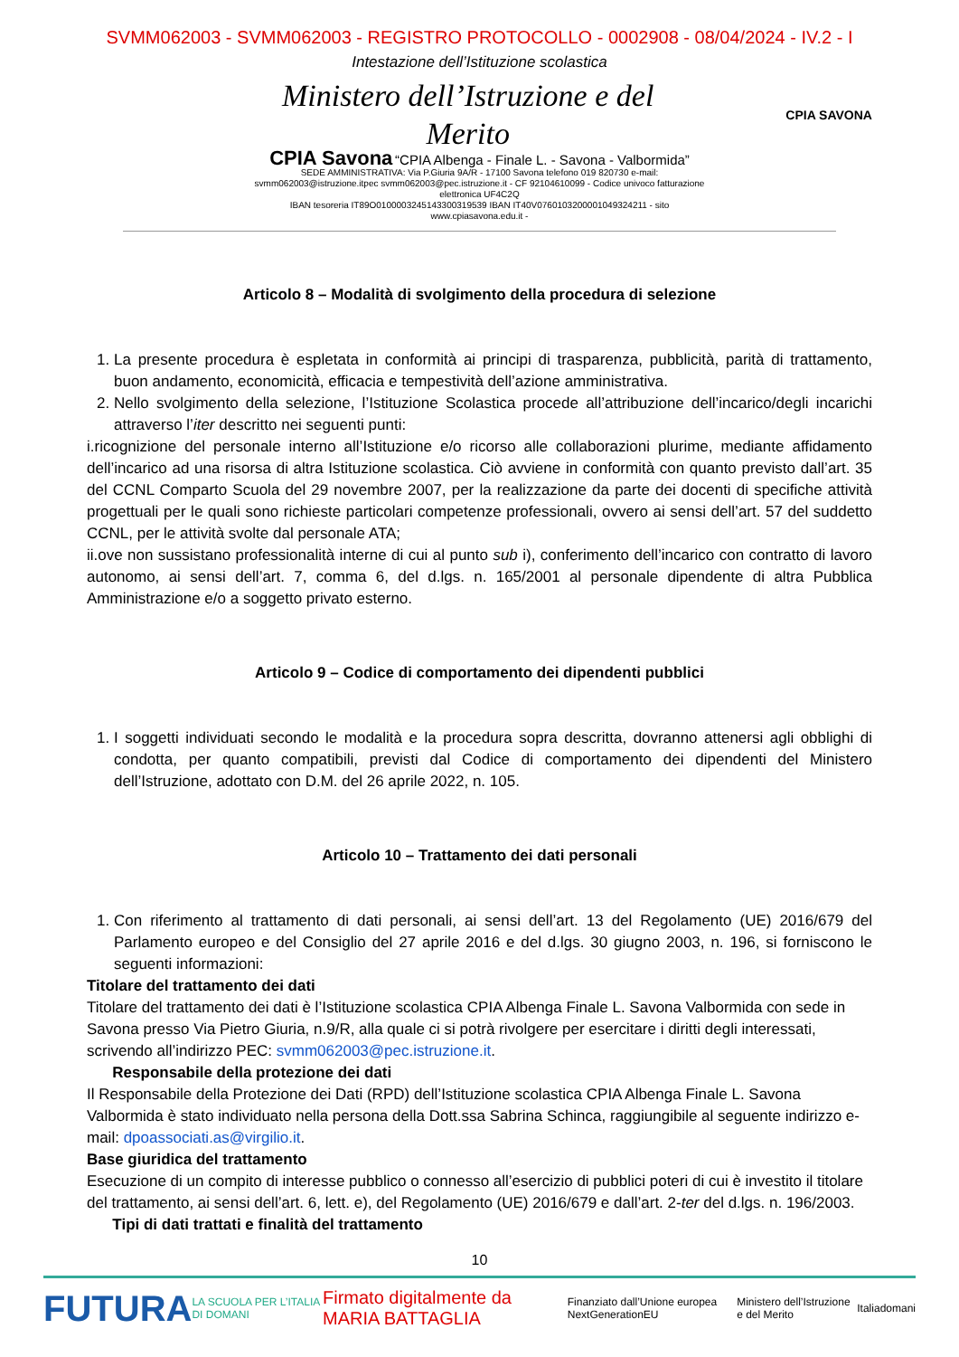SVMM062003 - SVMM062003 - REGISTRO PROTOCOLLO - 0002908 - 08/04/2024 - IV.2 - I
Intestazione dell’Istituzione scolastica
Ministero dell’Istruzione e del
Merito
CPIA SAVONA
CPIA Savona “CPIA Albenga - Finale L. - Savona - Valbormida”
SEDE AMMINISTRATIVA: Via P.Giuria 9A/R - 17100 Savona telefono 019 820730 e-mail:
svmm062003@istruzione.itpec svmm062003@pec.istruzione.it - CF 92104610099 - Codice univoco fatturazione
elettronica UF4C2Q
IBAN tesoreria IT89O0100003245143300319539 IBAN IT40V0760103200001049324211 - sito
www.cpiasavona.edu.it -
Articolo 8 – Modalità di svolgimento della procedura di selezione
1. La presente procedura è espletata in conformità ai principi di trasparenza, pubblicità, parità di trattamento, buon andamento, economicità, efficacia e tempestività dell’azione amministrativa.
2. Nello svolgimento della selezione, l’Istituzione Scolastica procede all’attribuzione dell’incarico/degli incarichi attraverso l’iter descritto nei seguenti punti:
i.ricognizione del personale interno all’Istituzione e/o ricorso alle collaborazioni plurime, mediante affidamento dell’incarico ad una risorsa di altra Istituzione scolastica. Ciò avviene in conformità con quanto previsto dall’art. 35 del CCNL Comparto Scuola del 29 novembre 2007, per la realizzazione da parte dei docenti di specifiche attività progettuali per le quali sono richieste particolari competenze professionali, ovvero ai sensi dell’art. 57 del suddetto CCNL, per le attività svolte dal personale ATA;
ii.ove non sussistano professionalità interne di cui al punto sub i), conferimento dell’incarico con contratto di lavoro autonomo, ai sensi dell’art. 7, comma 6, del d.lgs. n. 165/2001 al personale dipendente di altra Pubblica Amministrazione e/o a soggetto privato esterno.
Articolo 9 – Codice di comportamento dei dipendenti pubblici
1. I soggetti individuati secondo le modalità e la procedura sopra descritta, dovranno attenersi agli obblighi di condotta, per quanto compatibili, previsti dal Codice di comportamento dei dipendenti del Ministero dell’Istruzione, adottato con D.M. del 26 aprile 2022, n. 105.
Articolo 10 – Trattamento dei dati personali
1. Con riferimento al trattamento di dati personali, ai sensi dell’art. 13 del Regolamento (UE) 2016/679 del Parlamento europeo e del Consiglio del 27 aprile 2016 e del d.lgs. 30 giugno 2003, n. 196, si forniscono le seguenti informazioni:
Titolare del trattamento dei dati
Titolare del trattamento dei dati è l’Istituzione scolastica CPIA Albenga Finale L. Savona Valbormida con sede in Savona presso Via Pietro Giuria, n.9/R, alla quale ci si potrà rivolgere per esercitare i diritti degli interessati, scrivendo all’indirizzo PEC: svmm062003@pec.istruzione.it.
Responsabile della protezione dei dati
Il Responsabile della Protezione dei Dati (RPD) dell’Istituzione scolastica CPIA Albenga Finale L. Savona Valbormida è stato individuato nella persona della Dott.ssa Sabrina Schinca, raggiungibile al seguente indirizzo e-mail: dpoassociati.as@virgilio.it.
Base giuridica del trattamento
Esecuzione di un compito di interesse pubblico o connesso all’esercizio di pubblici poteri di cui è investito il titolare del trattamento, ai sensi dell’art. 6, lett. e), del Regolamento (UE) 2016/679 e dall’art. 2-ter del d.lgs. n. 196/2003.
Tipi di dati trattati e finalità del trattamento
10
FUTURA LA SCUOLA PER L’ITALIA DI DOMANI Firmato digitalmente da MARIA BATTAGLIA Finanziato dall’Unione europea NextGenerationEU Ministero dell’Istruzione e del Merito Italiadomani